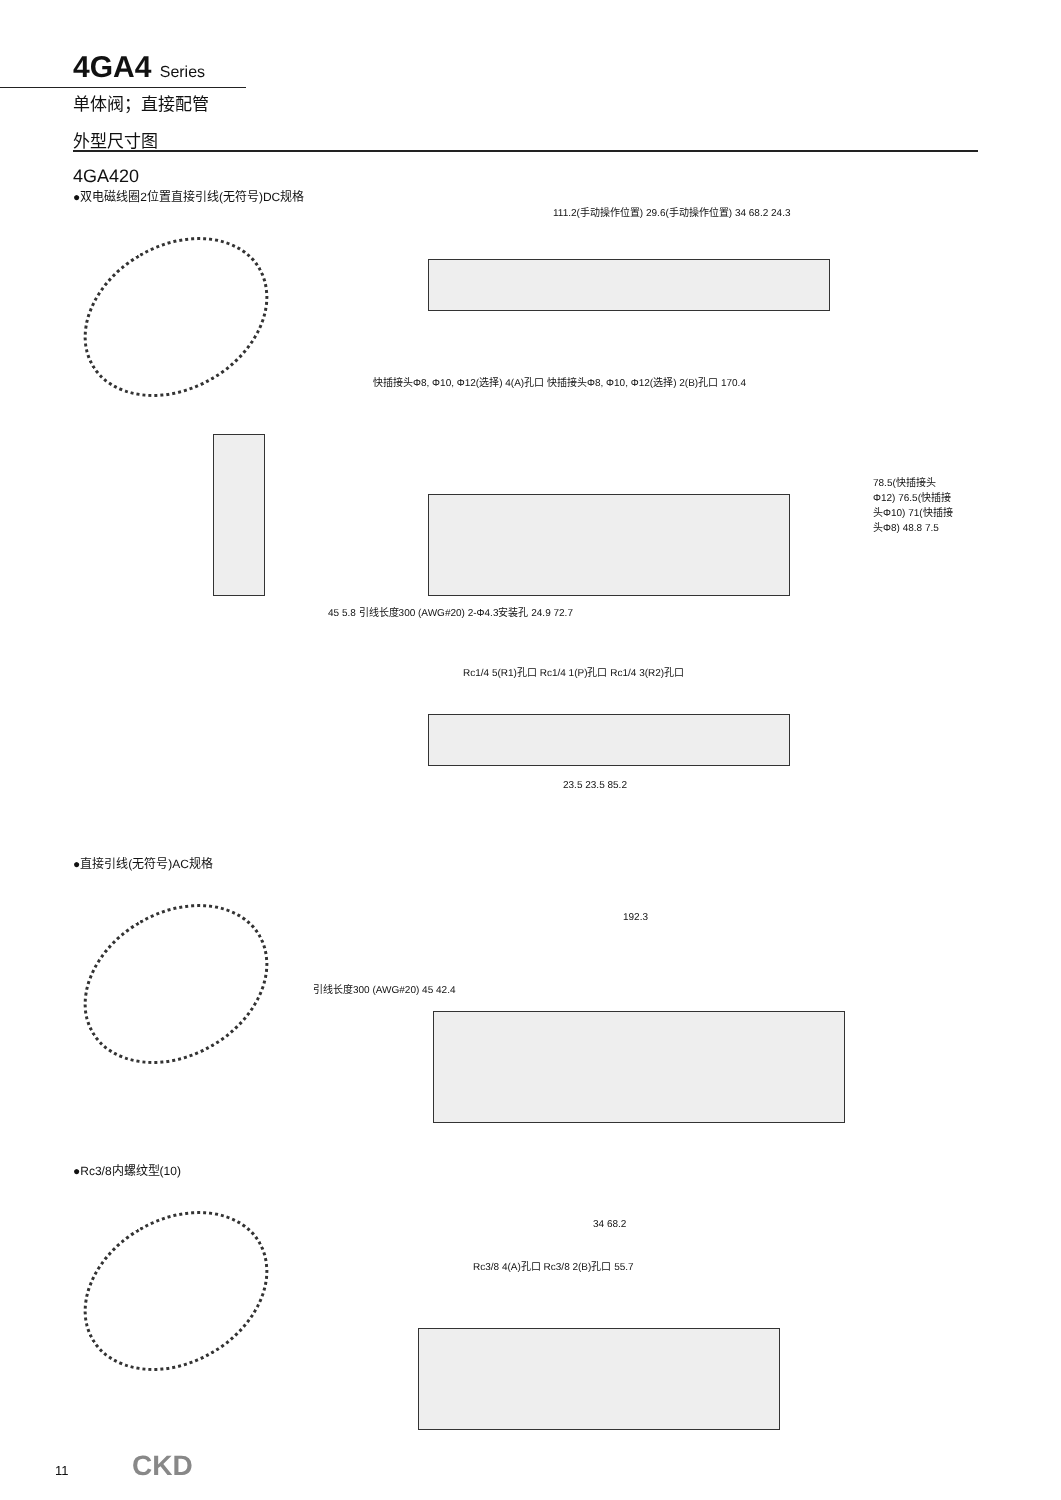4GA4 Series
单体阀；直接配管
外型尺寸图
4GA420
●双电磁线圈2位置直接引线(无符号)DC规格
111.2(手动操作位置) 29.6(手动操作位置) 34 68.2 24.3
快插接头Φ8, Φ10, Φ12(选择) 4(A)孔口 快插接头Φ8, Φ10, Φ12(选择) 2(B)孔口 170.4
78.5(快插接头Φ12) 76.5(快插接头Φ10) 71(快插接头Φ8) 48.8 7.5
45 5.8 引线长度300 (AWG#20) 2-Φ4.3安装孔 24.9 72.7
Rc1/4 5(R1)孔口 Rc1/4 1(P)孔口 Rc1/4 3(R2)孔口
23.5 23.5 85.2
●直接引线(无符号)AC规格
192.3
引线长度300 (AWG#20) 45 42.4
●Rc3/8内螺纹型(10)
34 68.2
Rc3/8 4(A)孔口 Rc3/8 2(B)孔口 55.7
11 CKD